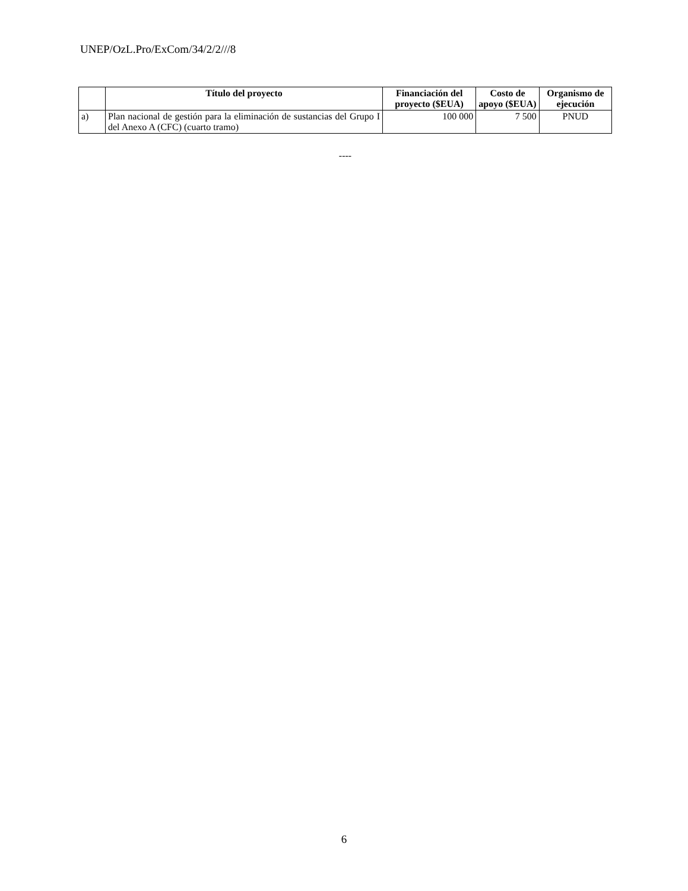UNEP/OzL.Pro/ExCom/34/2/2///8
| | Título del proyecto | Financiación del proyecto ($EUA) | Costo de apoyo ($EUA) | Organismo de ejecución |
| --- | --- | --- | --- | --- |
| a) | Plan nacional de gestión para la eliminación de sustancias del Grupo I del Anexo A (CFC) (cuarto tramo) | 100 000 | 7 500 | PNUD |
----
6